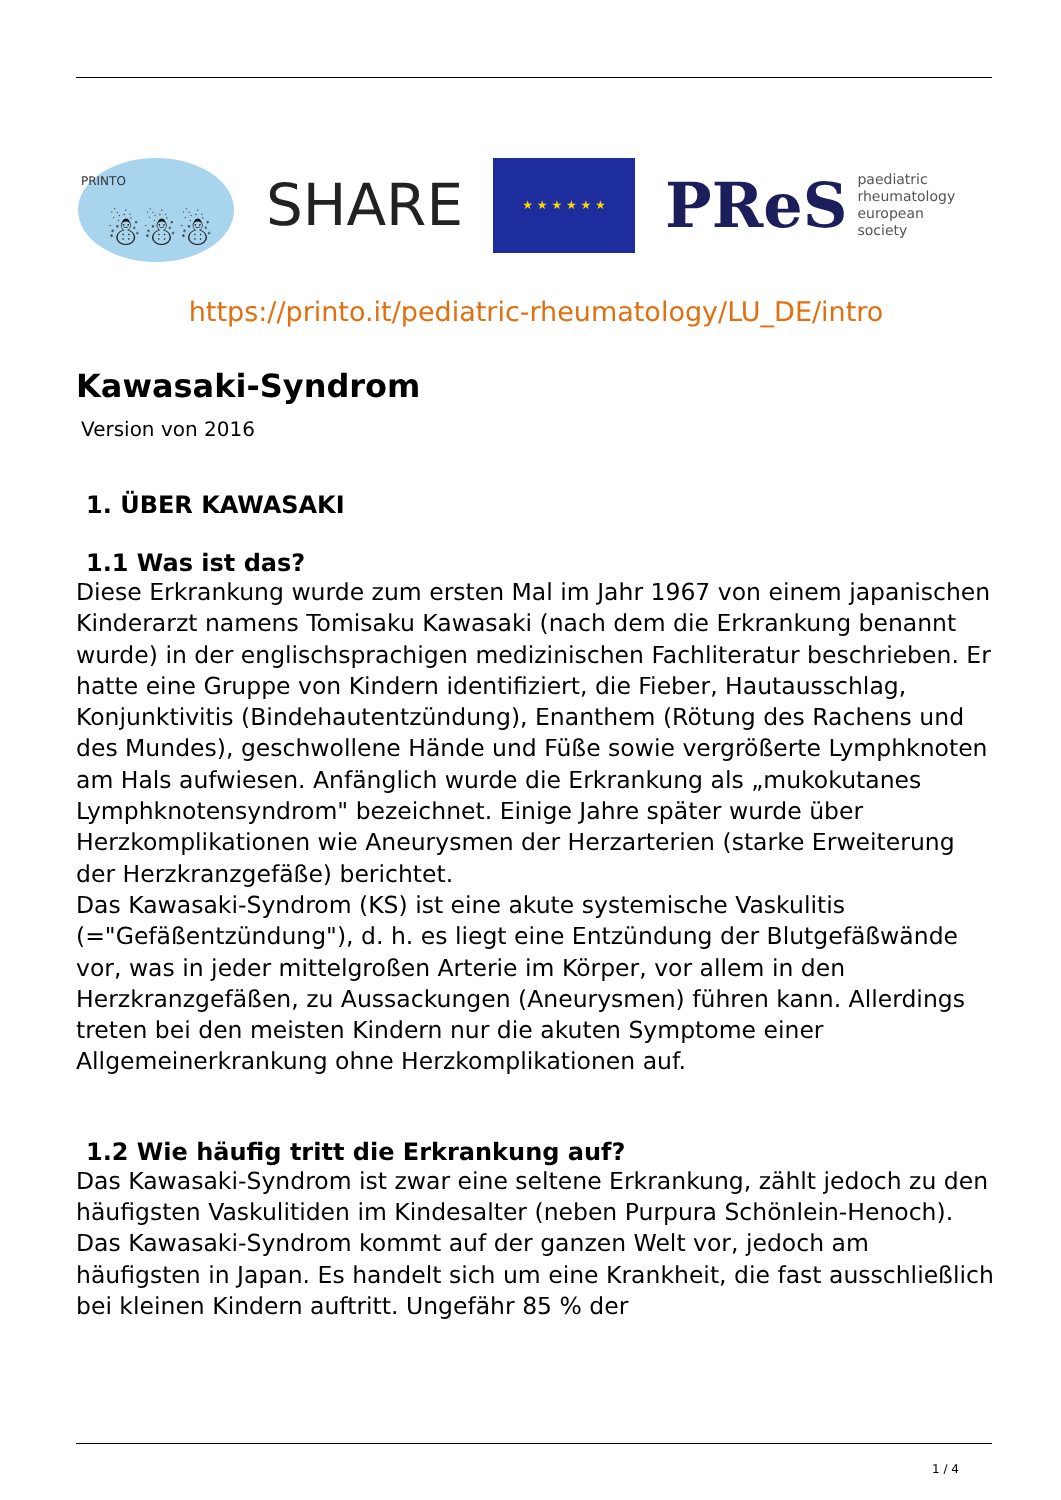PRINTO
☃☃☃
SHARE
★ ★ ★ ★ ★ ★
PReS paediatric
rheumatology
european
society
https://printo.it/pediatric-rheumatology/LU_DE/intro
Kawasaki-Syndrom
Version von 2016
1. ÜBER KAWASAKI
1.1 Was ist das?
Diese Erkrankung wurde zum ersten Mal im Jahr 1967 von einem japanischen Kinderarzt namens Tomisaku Kawasaki (nach dem die Erkrankung benannt wurde) in der englischsprachigen medizinischen Fachliteratur beschrieben. Er hatte eine Gruppe von Kindern identifiziert, die Fieber, Hautausschlag, Konjunktivitis (Bindehautentzündung), Enanthem (Rötung des Rachens und des Mundes), geschwollene Hände und Füße sowie vergrößerte Lymphknoten am Hals aufwiesen. Anfänglich wurde die Erkrankung als „mukokutanes Lymphknotensyndrom" bezeichnet. Einige Jahre später wurde über Herzkomplikationen wie Aneurysmen der Herzarterien (starke Erweiterung der Herzkranzgefäße) berichtet.
Das Kawasaki-Syndrom (KS) ist eine akute systemische Vaskulitis (="Gefäßentzündung"), d. h. es liegt eine Entzündung der Blutgefäßwände vor, was in jeder mittelgroßen Arterie im Körper, vor allem in den Herzkranzgefäßen, zu Aussackungen (Aneurysmen) führen kann. Allerdings treten bei den meisten Kindern nur die akuten Symptome einer Allgemeinerkrankung ohne Herzkomplikationen auf.
1.2 Wie häufig tritt die Erkrankung auf?
Das Kawasaki-Syndrom ist zwar eine seltene Erkrankung, zählt jedoch zu den häufigsten Vaskulitiden im Kindesalter (neben Purpura Schönlein-Henoch). Das Kawasaki-Syndrom kommt auf der ganzen Welt vor, jedoch am häufigsten in Japan. Es handelt sich um eine Krankheit, die fast ausschließlich bei kleinen Kindern auftritt. Ungefähr 85 % der
1 / 4